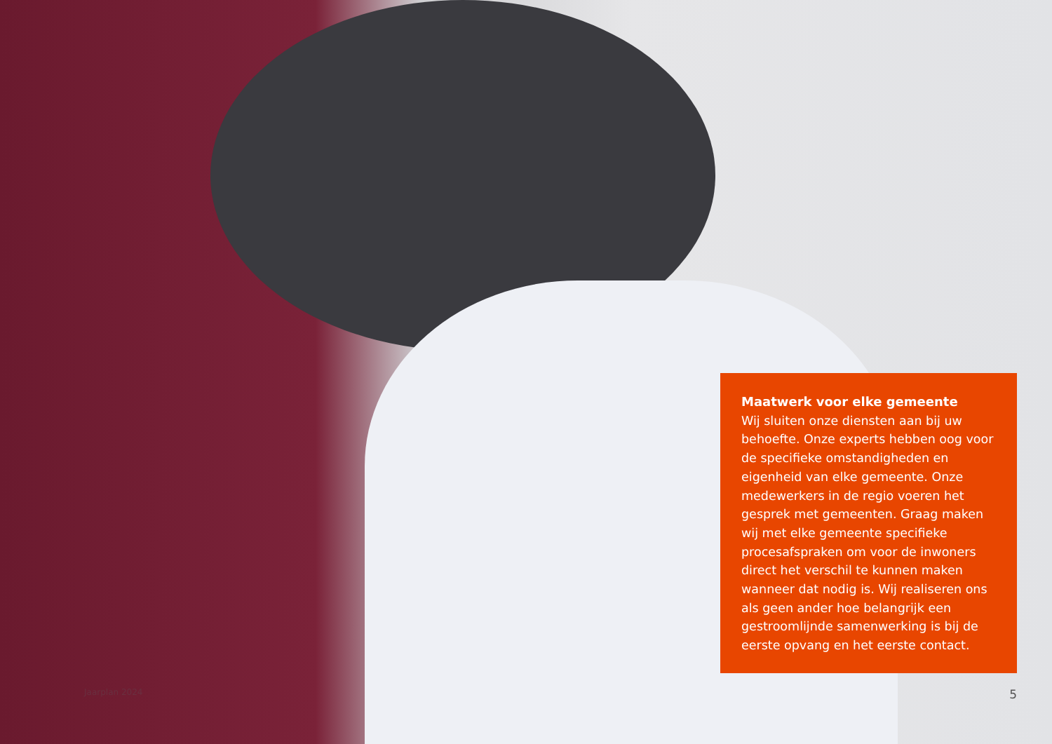Maatwerk voor elke gemeente
Wij sluiten onze diensten aan bij uw behoefte. Onze experts hebben oog voor de specifieke omstandigheden en eigenheid van elke gemeente. Onze medewerkers in de regio voeren het gesprek met gemeenten. Graag maken wij met elke gemeente specifieke procesafspraken om voor de inwoners direct het verschil te kunnen maken wanneer dat nodig is. Wij realiseren ons als geen ander hoe belangrijk een gestroomlijnde samenwerking is bij de eerste opvang en het eerste contact.
Jaarplan 2024 5